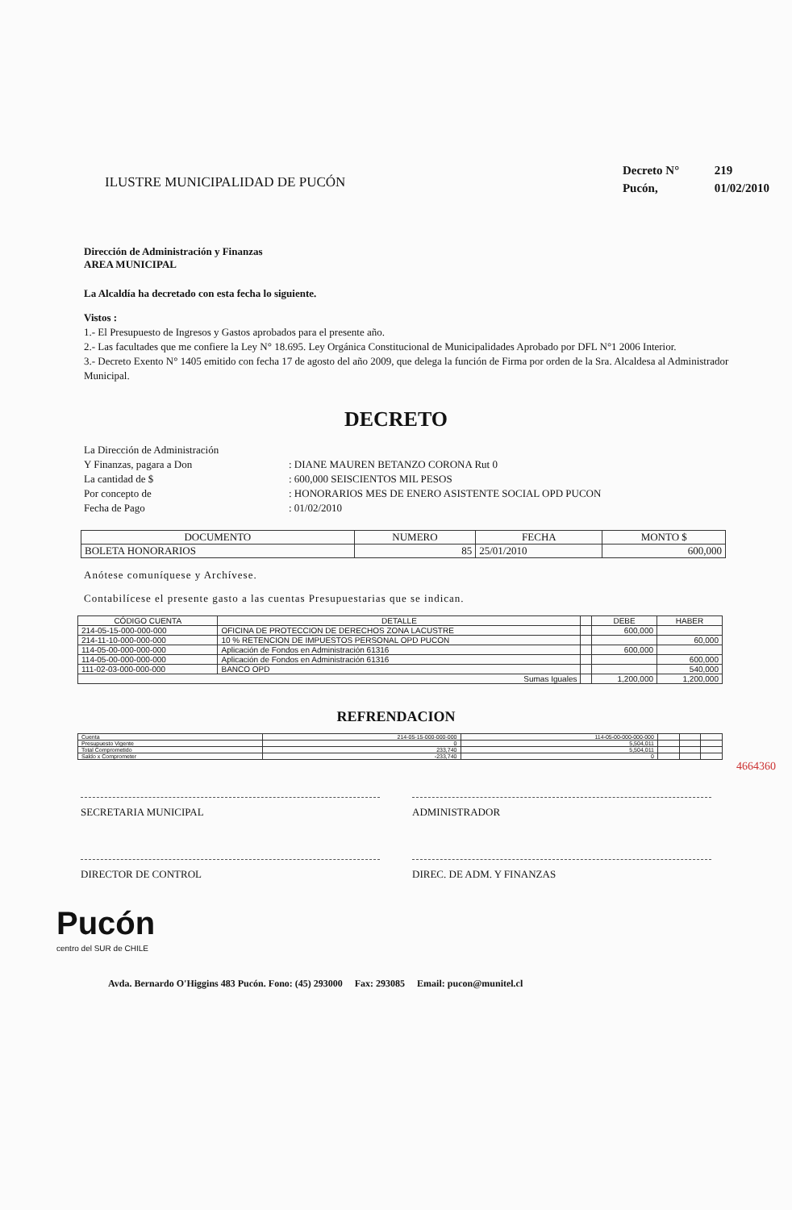ILUSTRE MUNICIPALIDAD DE PUCÓN
Decreto N° 219
Pucón, 01/02/2010
Dirección de Administración y Finanzas
AREA MUNICIPAL
La Alcaldía ha decretado con esta fecha lo siguiente.
Vistos :
1.- El Presupuesto de Ingresos y Gastos aprobados para el presente año.
2.- Las facultades que me confiere la Ley N° 18.695. Ley Orgánica Constitucional de Municipalidades Aprobado por DFL N°1 2006 Interior.
3.- Decreto Exento N° 1405 emitido con fecha 17 de agosto del año 2009, que delega la función de Firma por orden de la Sra. Alcaldesa al Administrador Municipal.
DECRETO
La Dirección de Administración
| Y Finanzas, pagara a Don | : DIANE MAUREN BETANZO CORONA Rut 0 |
| La cantidad de $ | : 600,000 SEISCIENTOS MIL PESOS |
| Por concepto de | : HONORARIOS MES DE ENERO ASISTENTE SOCIAL OPD PUCON |
| Fecha de Pago | : 01/02/2010 |
| DOCUMENTO | NUMERO | FECHA | MONTO $ |
| --- | --- | --- | --- |
| BOLETA HONORARIOS | 85 | 25/01/2010 | 600,000 |
Anótese comuníquese y Archívese.
Contabilícese el presente gasto a las cuentas Presupuestarias que se indican.
| CÓDIGO CUENTA | DETALLE | | DEBE | HABER |
| --- | --- | --- | --- | --- |
| 214-05-15-000-000-000 | OFICINA DE PROTECCION DE DERECHOS ZONA LACUSTRE | | 600,000 | |
| 214-11-10-000-000-000 | 10 % RETENCION DE IMPUESTOS PERSONAL OPD PUCON | | | 60,000 |
| 114-05-00-000-000-000 | Aplicación de Fondos en Administración 61316 | | 600,000 | |
| 114-05-00-000-000-000 | Aplicación de Fondos en Administración 61316 | | | 600,000 |
| 111-02-03-000-000-000 | BANCO OPD | | | 540,000 |
| Sumas Iguales | | | 1,200,000 | 1,200,000 |
REFRENDACION
| Cuenta | 214-05-15-000-000-000 | 114-05-00-000-000-000 | | | |
| Presupuesto Vigente | 0 | 5,504,011 | | | |
| Total Comprometido | 233,740 | 5,504,011 | | | |
| Saldo x Comprometer | -233,740 | 0 | | | |
4664360
SECRETARIA MUNICIPAL ADMINISTRADOR
DIRECTOR DE CONTROL DIREC. DE ADM. Y FINANZAS
Pucón
centro del SUR de CHILE
Avda. Bernardo O'Higgins 483 Pucón. Fono: (45) 293000 Fax: 293085 Email: pucon@munitel.cl